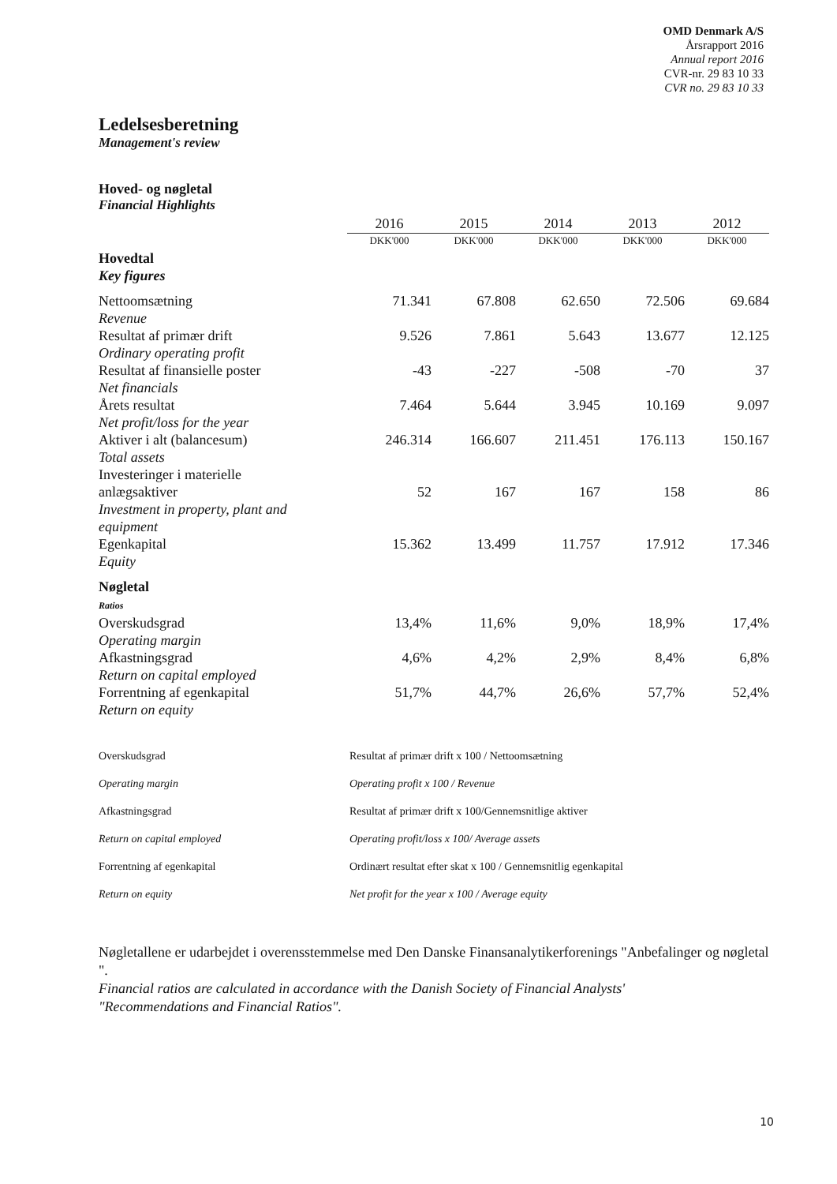OMD Denmark A/S
Årsrapport 2016
Annual report 2016
CVR-nr. 29 83 10 33
CVR no. 29 83 10 33
Ledelsesberetning
Management's review
Hoved- og nøgletal
Financial Highlights
| | 2016 | 2015 | 2014 | 2013 | 2012 |
| --- | --- | --- | --- | --- | --- |
| | DKK'000 | DKK'000 | DKK'000 | DKK'000 | DKK'000 |
| Hovedtal Key figures | | | | | |
| Nettoomsætning | 71.341 | 67.808 | 62.650 | 72.506 | 69.684 |
| Revenue | | | | | |
| Resultat af primær drift | 9.526 | 7.861 | 5.643 | 13.677 | 12.125 |
| Ordinary operating profit | | | | | |
| Resultat af finansielle poster | -43 | -227 | -508 | -70 | 37 |
| Net financials | | | | | |
| Årets resultat | 7.464 | 5.644 | 3.945 | 10.169 | 9.097 |
| Net profit/loss for the year | | | | | |
| Aktiver i alt (balancesum) | 246.314 | 166.607 | 211.451 | 176.113 | 150.167 |
| Total assets | | | | | |
| Investeringer i materielle anlægsaktiver | 52 | 167 | 167 | 158 | 86 |
| Investment in property, plant and equipment | | | | | |
| Egenkapital | 15.362 | 13.499 | 11.757 | 17.912 | 17.346 |
| Equity | | | | | |
| Nøgletal Ratios | | | | | |
| Overskudsgrad | 13,4% | 11,6% | 9,0% | 18,9% | 17,4% |
| Operating margin | | | | | |
| Afkastningsgrad | 4,6% | 4,2% | 2,9% | 8,4% | 6,8% |
| Return on capital employed | | | | | |
| Forrentning af egenkapital | 51,7% | 44,7% | 26,6% | 57,7% | 52,4% |
| Return on equity | | | | | |
| Overskudsgrad | Resultat af primær drift x 100 / Nettoomsætning |
| Operating margin | Operating profit x 100 / Revenue |
| Afkastningsgrad | Resultat af primær drift x 100/Gennemsnitlige aktiver |
| Return on capital employed | Operating profit/loss x 100/ Average assets |
| Forrentning af egenkapital | Ordinært resultat efter skat x 100 / Gennemsnitlig egenkapital |
| Return on equity | Net profit for the year x 100 / Average equity |
Nøgletallene er udarbejdet i overensstemmelse med Den Danske Finansanalytikerforenings "Anbefalinger og nøgletal ".
Financial ratios are calculated in accordance with the Danish Society of Financial Analysts'
"Recommendations and Financial Ratios".
10